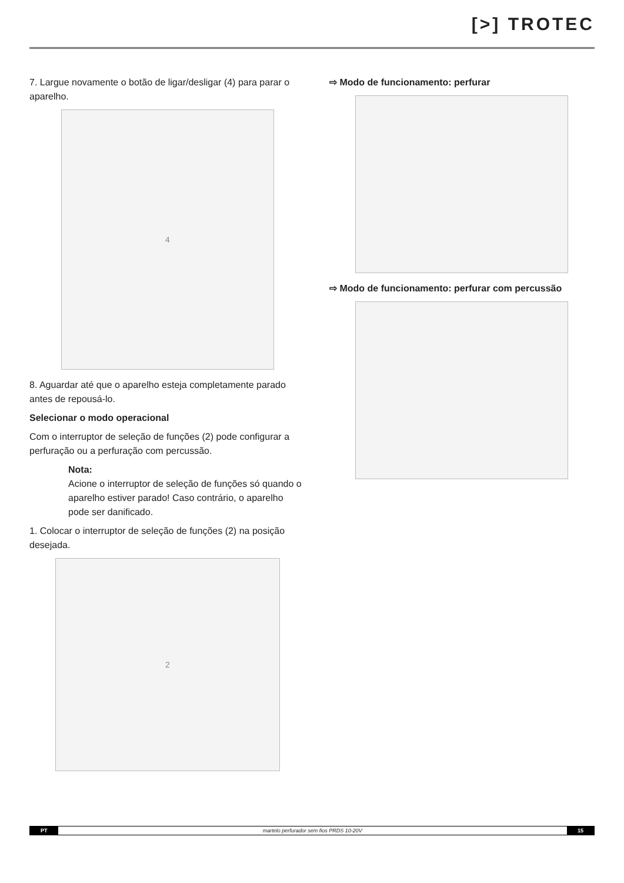[>] TROTEC
7. Largue novamente o botão de ligar/desligar (4) para parar o aparelho.
4
8. Aguardar até que o aparelho esteja completamente parado antes de repousá-lo.
Selecionar o modo operacional
Com o interruptor de seleção de funções (2) pode configurar a perfuração ou a perfuração com percussão.
Nota:
Acione o interruptor de seleção de funções só quando o aparelho estiver parado! Caso contrário, o aparelho pode ser danificado.
1. Colocar o interruptor de seleção de funções (2) na posição desejada.
2
⇨ Modo de funcionamento: perfurar
⇨ Modo de funcionamento: perfurar com percussão
PT martelo perfurador sem fios PRDS 10-20V 15